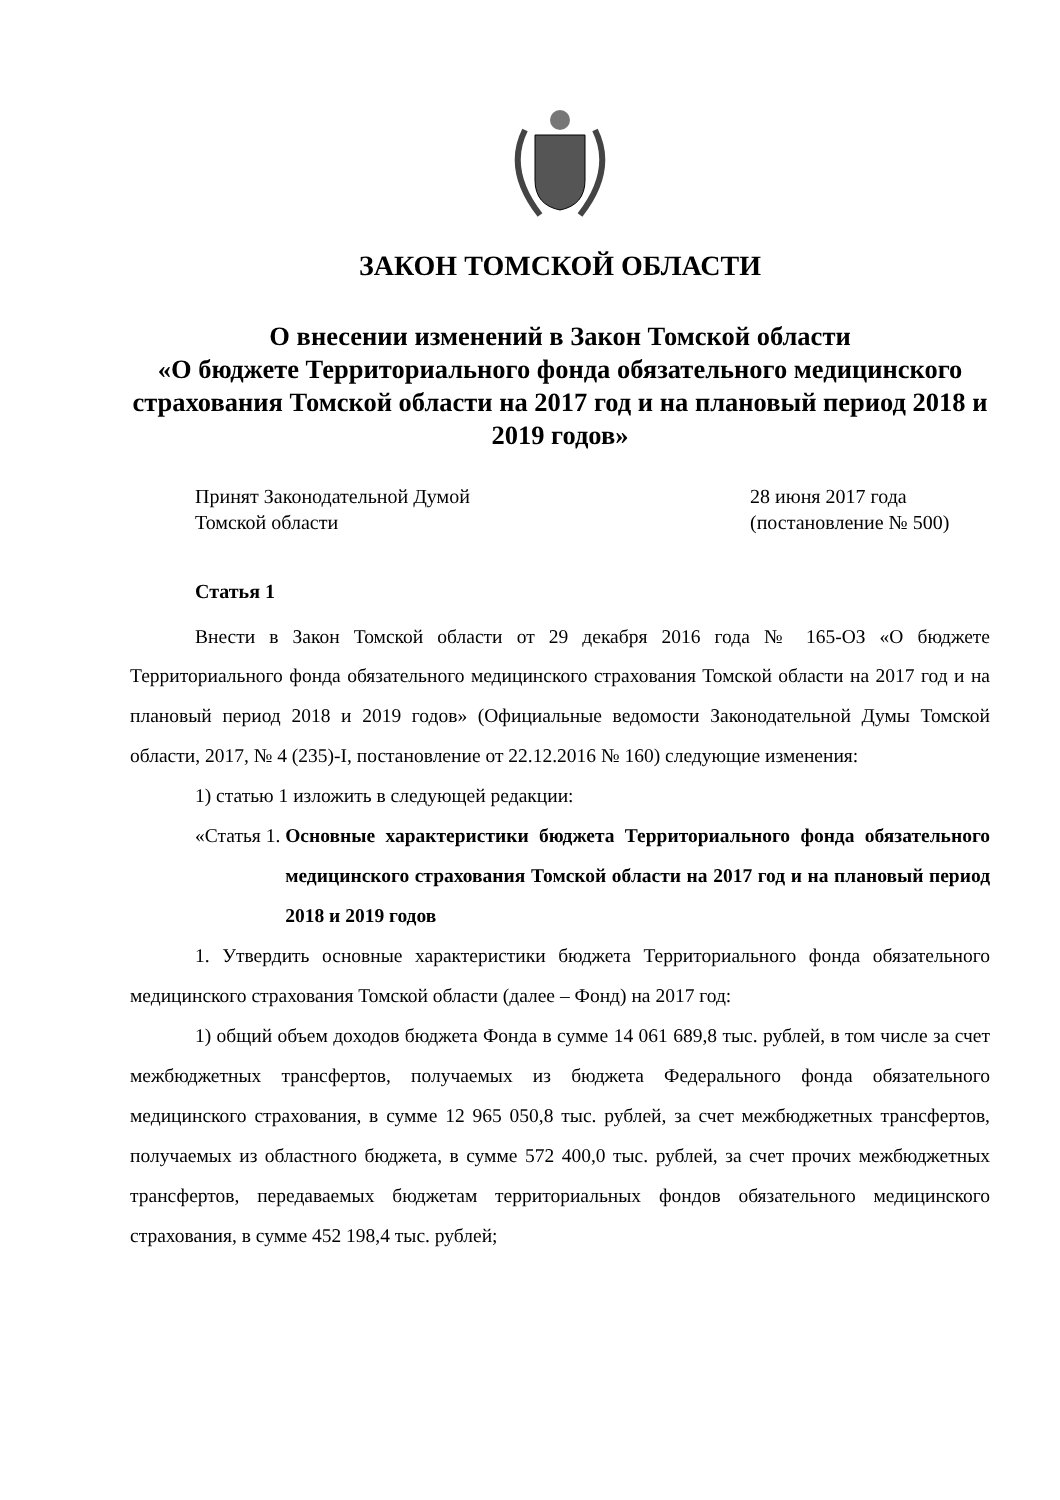ЗАКОН ТОМСКОЙ ОБЛАСТИ
О внесении изменений в Закон Томской области
«О бюджете Территориального фонда обязательного медицинского страхования Томской области на 2017 год и на плановый период 2018 и 2019 годов»
Принят Законодательной Думой
Томской области
28 июня 2017 года
(постановление № 500)
Статья 1
Внести в Закон Томской области от 29 декабря 2016 года № 165-ОЗ «О бюджете Территориального фонда обязательного медицинского страхования Томской области на 2017 год и на плановый период 2018 и 2019 годов» (Официальные ведомости Законодательной Думы Томской области, 2017, № 4 (235)-I, постановление от 22.12.2016 № 160) следующие изменения:
1) статью 1 изложить в следующей редакции:
«Статья 1. Основные характеристики бюджета Территориального фонда обязательного медицинского страхования Томской области на 2017 год и на плановый период 2018 и 2019 годов
1. Утвердить основные характеристики бюджета Территориального фонда обязательного медицинского страхования Томской области (далее – Фонд) на 2017 год:
1) общий объем доходов бюджета Фонда в сумме 14 061 689,8 тыс. рублей, в том числе за счет межбюджетных трансфертов, получаемых из бюджета Федерального фонда обязательного медицинского страхования, в сумме 12 965 050,8 тыс. рублей, за счет межбюджетных трансфертов, получаемых из областного бюджета, в сумме 572 400,0 тыс. рублей, за счет прочих межбюджетных трансфертов, передаваемых бюджетам территориальных фондов обязательного медицинского страхования, в сумме 452 198,4 тыс. рублей;